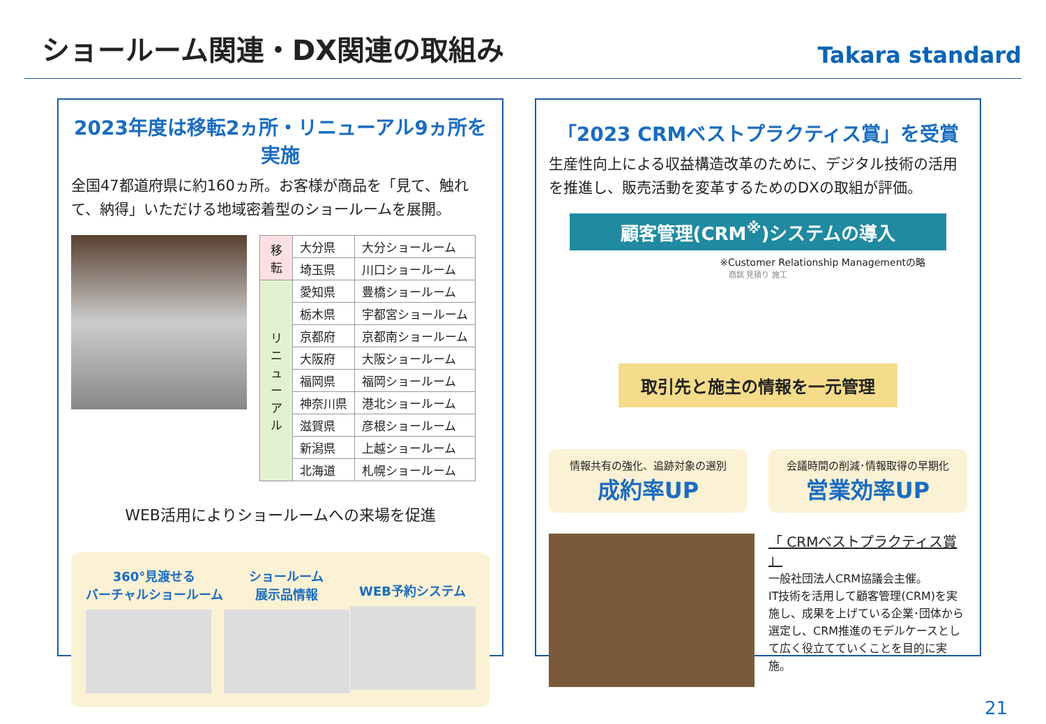ショールーム関連・DX関連の取組み
Takara standard
2023年度は移転2ヵ所・リニューアル9ヵ所を実施
全国47都道府県に約160ヵ所。お客様が商品を「見て、触れて、納得」いただける地域密着型のショールームを展開。
| 移転 | 大分県 | 大分ショールーム |
| | 埼玉県 | 川口ショールーム |
| リニューアル | 愛知県 | 豊橋ショールーム |
| | 栃木県 | 宇都宮ショールーム |
| | 京都府 | 京都南ショールーム |
| | 大阪府 | 大阪ショールーム |
| | 福岡県 | 福岡ショールーム |
| | 神奈川県 | 港北ショールーム |
| | 滋賀県 | 彦根ショールーム |
| | 新潟県 | 上越ショールーム |
| | 北海道 | 札幌ショールーム |
WEB活用によりショールームへの来場を促進
360°見渡せる
バーチャルショールーム
ショールーム
展示品情報
WEB予約システム
「2023 CRMベストプラクティス賞」を受賞
生産性向上による収益構造改革のために、デジタル技術の活用を推進し、販売活動を変革するためのDXの取組が評価。
顧客管理(CRM<sup>※</sup>)システムの導入
※Customer Relationship Managementの略
商談 見積り 施工
取引先と施主の情報を一元管理
情報共有の強化、追跡対象の選別
成約率UP
会議時間の削減･情報取得の早期化
営業効率UP
「 CRMベストプラクティス賞 」
一般社団法人CRM協議会主催。
IT技術を活用して顧客管理(CRM)を実施し、成果を上げている企業･団体から選定し、CRM推進のモデルケースとして広く役立てていくことを目的に実施。
21